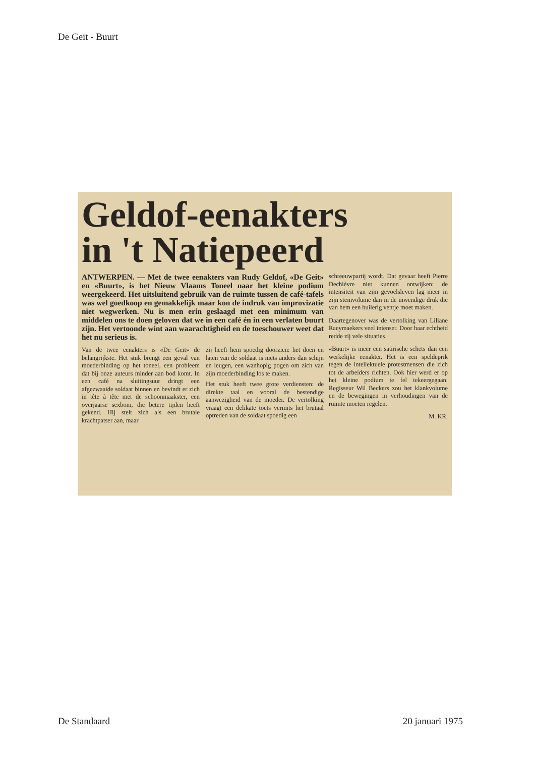De Geit - Buurt
Geldof-eenakters
in 't Natiepeerd
ANTWERPEN. — Met de twee eenakters van Rudy Geldof, «De Geit» en «Buurt», is het Nieuw Vlaams Toneel naar het kleine podium weergekeerd. Het uitsluitend gebruik van de ruimte tussen de café-tafels was wel goedkoop en gemakkelijk maar kon de indruk van improvizatie niet wegwerken. Nu is men erin geslaagd met een minimum van middelen ons te doen geloven dat we in een café én in een verlaten buurt zijn. Het vertoonde wint aan waarachtigheid en de toeschouwer weet dat het nu serieus is.
Van de twee eenakters is «De Geit» de belangrijkste. Het stuk brengt een geval van moederbinding op het toneel, een probleem dat bij onze auteurs minder aan bod komt. In een café na sluitingsuur dringt een afgezwaaide soldaat binnen en bevindt er zich in tête à tête met de schoonmaakster, een overjaarse sexbom, die betere tijden heeft gekend. Hij stelt zich als een brutale krachtpatser aan, maar
zij heeft hem spoedig doorzien: het doen en laten van de soldaat is niets anders dan schijn en leugen, een wanhopig pogen om zich van zijn moederbinding los te maken.
Het stuk heeft twee grote verdiensten: de direkte taal en vooral de bestendige aanwezigheid van de moeder. De vertolking vraagt een delikate toets vermits het brutaal optreden van de soldaat spoedig een
schreeuwpartij wordt. Dat gevaar heeft Pierre Dechièvre niet kunnen ontwijken: de intensiteit van zijn gevoelsleven lag meer in zijn stemvolume dan in de inwendige druk die van hem een huilerig ventje moet maken.
Daartegenover was de vertolking van Liliane Raeymaekers veel intenser. Door haar echtheid redde zij vele situaties.
«Buurt» is meer een satirische schets dan een werkelijke eenakter. Het is een speldeprik tegen de intellektuele protestmensen die zich tot de arbeiders richten. Ook hier werd er op het kleine podium te fel tekeergegaan. Regisseur Wil Beckers zou het klankvolume en de bewegingen in verhoudingen van de ruimte moeten regelen.
M. KR.
De Standaard 20 januari 1975